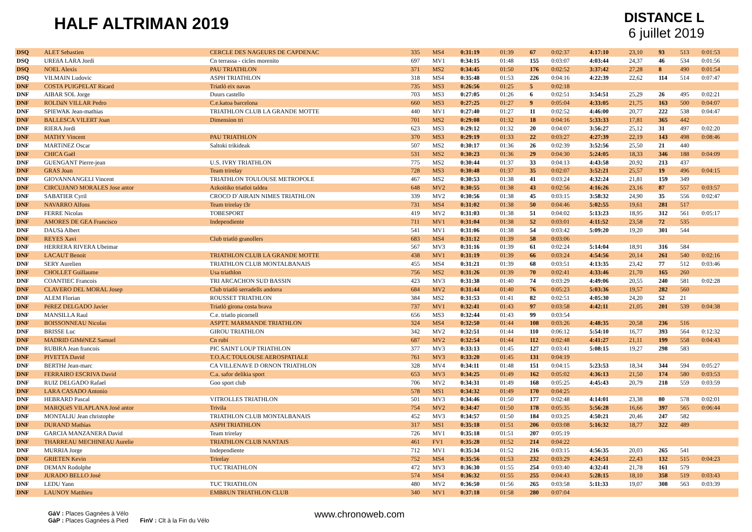HALF ALTRIMAN 2019
DISTANCE L
6 juillet 2019
| DSQ | ALET Sebastien | CERCLE DES NAGEURS DE CAPDENAC | 335 | MS4 | 0:31:19 | 01:39 | 67 | 0:02:37 | 4:17:10 | 23,10 | 93 | 513 | 0:01:53 |
| DSQ | UREñA LARA Jordi | Cn terrassa - cicles morenito | 697 | MV1 | 0:34:15 | 01:48 | 155 | 0:03:07 | 4:03:44 | 24,37 | 46 | 534 | 0:01:56 |
| DSQ | NOEL Alexis | PAU TRIATHLON | 371 | MS2 | 0:34:45 | 01:50 | 176 | 0:02:52 | 3:37:42 | 27,28 | 8 | 490 | 0:01:54 |
| DSQ | VILMAIN Ludovic | ASPH TRIATHLON | 318 | MS4 | 0:35:48 | 01:53 | 226 | 0:04:16 | 4:22:39 | 22,62 | 114 | 514 | 0:07:47 |
| DNF | COSTA PUIGPELAT Ricard | Triatló eix navas | 735 | MS3 | 0:26:56 | 01:25 | 5 | 0:02:18 | | | | | |
| DNF | AIBAR SOL Jorge | Duurs castello | 703 | MS3 | 0:27:05 | 01:26 | 6 | 0:02:51 | 3:54:51 | 25,29 | 26 | 495 | 0:02:21 |
| DNF | ROLDáN VILLAR Pedro | C.e.katoa barcelona | 660 | MS3 | 0:27:25 | 01:27 | 9 | 0:05:04 | 4:33:05 | 21,75 | 163 | 500 | 0:04:07 |
| DNF | SPIEWAK Jean-mathias | TRIATHLON CLUB LA GRANDE MOTTE | 440 | MV1 | 0:27:40 | 01:27 | 11 | 0:02:52 | 4:46:00 | 20,77 | 222 | 538 | 0:04:47 |
| DNF | BALLESCA VILERT Joan | Dimension tri | 701 | MS2 | 0:29:08 | 01:32 | 18 | 0:04:16 | 5:33:33 | 17,81 | 365 | 442 | |
| DNF | RIERA Jordi | | 623 | MS3 | 0:29:12 | 01:32 | 20 | 0:04:07 | 3:56:27 | 25,12 | 31 | 497 | 0:02:20 |
| DNF | MATHY Vincent | PAU TRIATHLON | 370 | MS3 | 0:29:19 | 01:33 | 22 | 0:03:27 | 4:27:39 | 22,19 | 143 | 498 | 0:08:46 |
| DNF | MARTíNEZ Oscar | Saltoki trikideak | 507 | MS2 | 0:30:17 | 01:36 | 26 | 0:02:39 | 3:52:56 | 25,50 | 21 | 440 | |
| DNF | CHICA Gaël | | 531 | MS2 | 0:30:23 | 01:36 | 29 | 0:04:30 | 5:24:05 | 18,33 | 346 | 188 | 0:04:09 |
| DNF | GUENGANT Pierre-jean | U.S. IVRY TRIATHLON | 775 | MS2 | 0:30:44 | 01:37 | 33 | 0:04:13 | 4:43:58 | 20,92 | 213 | 437 | |
| DNF | GRAS Joan | Team trirelay | 728 | MS3 | 0:30:48 | 01:37 | 35 | 0:02:07 | 3:52:21 | 25,57 | 19 | 496 | 0:04:15 |
| DNF | GIOVANNANGELI Vincent | TRIATHLON TOULOUSE METROPOLE | 467 | MS2 | 0:30:53 | 01:38 | 41 | 0:03:24 | 4:32:24 | 21,81 | 159 | 349 | |
| DNF | CIRCUJANO MORALES Jose antor | Azkoitiko triatloi taldea | 648 | MV2 | 0:30:55 | 01:38 | 43 | 0:02:56 | 4:16:26 | 23,16 | 87 | 557 | 0:03:57 |
| DNF | SABATIER Cyril | CROCO D`AIRAIN NIMES TRIATHLON | 339 | MV2 | 0:30:56 | 01:38 | 45 | 0:03:15 | 3:58:32 | 24,90 | 35 | 556 | 0:02:47 |
| DNF | NAVARRO Alfons | Team trirelay t3r | 731 | MS4 | 0:31:02 | 01:38 | 50 | 0:04:46 | 5:02:55 | 19,61 | 281 | 517 | |
| DNF | FERRE Nicolas | TOBESPORT | 419 | MV2 | 0:31:03 | 01:38 | 51 | 0:04:02 | 5:13:23 | 18,95 | 312 | 561 | 0:05:17 |
| DNF | AMORES DE GEA Francisco | Independiente | 711 | MV1 | 0:31:04 | 01:38 | 52 | 0:03:01 | 4:11:52 | 23,58 | 72 | 535 | |
| DNF | DAUSà Albert | | 541 | MV1 | 0:31:06 | 01:38 | 54 | 0:03:42 | 5:09:20 | 19,20 | 301 | 544 | |
| DNF | REYES Xavi | Club triatló granollers | 683 | MS4 | 0:31:12 | 01:39 | 58 | 0:03:06 | | | | | |
| DNF | HERRERA RIVERA Ubeimar | | 567 | MV3 | 0:31:16 | 01:39 | 61 | 0:02:24 | 5:14:04 | 18,91 | 316 | 584 | |
| DNF | LACAUT Benoit | TRIATHLON CLUB LA GRANDE MOTTE | 438 | MV1 | 0:31:19 | 01:39 | 66 | 0:03:24 | 4:54:56 | 20,14 | 261 | 540 | 0:02:16 |
| DNF | SERY Aurelien | TRIATHLON CLUB MONTALBANAIS | 455 | MS4 | 0:31:21 | 01:39 | 68 | 0:03:51 | 4:13:35 | 23,42 | 77 | 512 | 0:03:46 |
| DNF | CHOLLET Guillaume | Usa triathlon | 756 | MS2 | 0:31:26 | 01:39 | 70 | 0:02:41 | 4:33:46 | 21,70 | 165 | 260 | |
| DNF | COANTIEC Francois | TRI ARCACHON SUD BASSIN | 423 | MV3 | 0:31:38 | 01:40 | 74 | 0:03:29 | 4:49:06 | 20,55 | 240 | 581 | 0:02:28 |
| DNF | CLAVERO DEL MORAL Josep | Club triatló serradells andorra | 684 | MV2 | 0:31:44 | 01:40 | 76 | 0:05:23 | 5:03:36 | 19,57 | 282 | 560 | |
| DNF | ALEM Florian | ROUSSET TRIATHLON | 384 | MS2 | 0:31:53 | 01:41 | 82 | 0:02:51 | 4:05:30 | 24,20 | 52 | 21 | |
| DNF | PéREZ DELGADO Javier | Triatló girona costa brava | 737 | MV1 | 0:32:41 | 01:43 | 97 | 0:03:58 | 4:42:11 | 21,05 | 201 | 539 | 0:04:38 |
| DNF | MANSILLA Raul | C.e. triatlo picornell | 656 | MS3 | 0:32:44 | 01:43 | 99 | 0:03:54 | | | | | |
| DNF | BOISSONNEAU Nicolas | ASPTT. MARMANDE TRIATHLON | 324 | MS4 | 0:32:50 | 01:44 | 108 | 0:03:26 | 4:48:35 | 20,58 | 236 | 516 | |
| DNF | BRISSE Luc | GIROU TRIATHLON | 342 | MV2 | 0:32:51 | 01:44 | 110 | 0:06:12 | 5:54:10 | 16,77 | 393 | 564 | 0:12:32 |
| DNF | MADRID GIMéNEZ Samuel | Cn rubí | 687 | MV2 | 0:32:54 | 01:44 | 112 | 0:02:48 | 4:41:27 | 21,11 | 199 | 558 | 0:04:43 |
| DNF | RUBIRA Jean francois | PIC SAINT LOUP TRIATHLON | 377 | MV3 | 0:33:13 | 01:45 | 127 | 0:03:41 | 5:08:15 | 19,27 | 298 | 583 | |
| DNF | PIVETTA David | T.O.A.C TOULOUSE AEROSPATIALE | 761 | MV3 | 0:33:20 | 01:45 | 131 | 0:04:19 | | | | | |
| DNF | BERTHé Jean-marc | CA VILLENAVE D ORNON TRIATHLON | 328 | MV4 | 0:34:11 | 01:48 | 151 | 0:04:15 | 5:23:53 | 18,34 | 344 | 594 | 0:05:27 |
| DNF | FERRAIRO ESCRIVA David | C.a. safor delikia sport | 653 | MV3 | 0:34:25 | 01:49 | 162 | 0:05:02 | 4:36:13 | 21,50 | 174 | 580 | 0:03:53 |
| DNF | RUIZ DELGADO Rafael | Goo sport club | 706 | MV2 | 0:34:31 | 01:49 | 168 | 0:05:25 | 4:45:43 | 20,79 | 218 | 559 | 0:03:59 |
| DNF | LARA CASADO Antonio | | 578 | MS1 | 0:34:32 | 01:49 | 170 | 0:04:25 | | | | | |
| DNF | HEBRARD Pascal | VITROLLES TRIATHLON | 501 | MV3 | 0:34:46 | 01:50 | 177 | 0:02:48 | 4:14:01 | 23,38 | 80 | 578 | 0:02:01 |
| DNF | MARQUéS VILAPLANA José antor | Trivila | 754 | MV2 | 0:34:47 | 01:50 | 178 | 0:05:35 | 5:56:28 | 16,66 | 397 | 565 | 0:06:44 |
| DNF | MONTALIU Jean christophe | TRIATHLON CLUB MONTALBANAIS | 452 | MV3 | 0:34:57 | 01:50 | 184 | 0:03:25 | 4:50:21 | 20,46 | 247 | 582 | |
| DNF | DURAND Mathias | ASPH TRIATHLON | 317 | MS1 | 0:35:18 | 01:51 | 206 | 0:03:08 | 5:16:32 | 18,77 | 322 | 489 | |
| DNF | GARCIA MANZANERA David | Team trirelay | 726 | MV1 | 0:35:18 | 01:51 | 207 | 0:05:19 | | | | | |
| DNF | THARREAU MECHINEAU Aurelie | TRIATHLON CLUB NANTAIS | 461 | FV1 | 0:35:28 | 01:52 | 214 | 0:04:22 | | | | | |
| DNF | MURRIA Jorge | Independiente | 712 | MV1 | 0:35:34 | 01:52 | 216 | 0:03:15 | 4:56:35 | 20,03 | 265 | 541 | |
| DNF | GRIETEN Kevin | Trirelay | 752 | MS4 | 0:35:56 | 01:53 | 232 | 0:03:29 | 4:24:51 | 22,43 | 132 | 515 | 0:04:23 |
| DNF | DEMAN Rodolphe | TUC TRIATHLON | 472 | MV3 | 0:36:30 | 01:55 | 254 | 0:03:40 | 4:32:41 | 21,78 | 161 | 579 | |
| DNF | JURADO BELLO José | | 574 | MS4 | 0:36:32 | 01:55 | 255 | 0:04:43 | 5:28:15 | 18,10 | 358 | 519 | 0:03:43 |
| DNF | LEDU Yann | TUC TRIATHLON | 480 | MV2 | 0:36:50 | 01:56 | 265 | 0:03:58 | 5:11:33 | 19,07 | 308 | 563 | 0:03:39 |
| DNF | LAUNOY Matthieu | EMBRUN TRIATHLON CLUB | 340 | MV1 | 0:37:18 | 01:58 | 280 | 0:07:04 | | | | | |
GàV : Places Gagnées à Vélo
GàP : Places Gagnées à Pied FinV : Clt à la Fin du Vélo
www.chronoweb.com